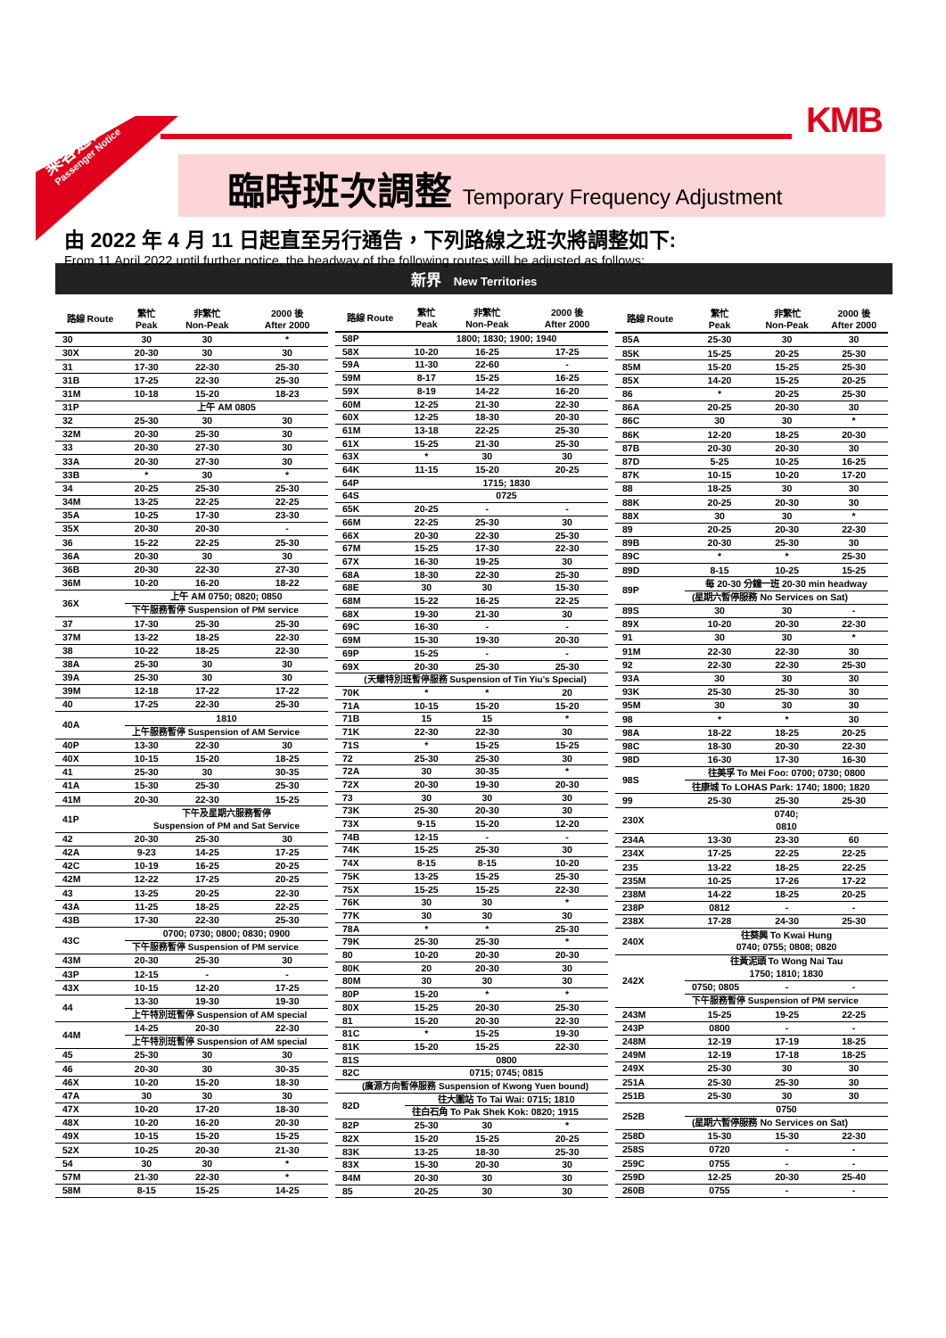乘客通告
Passenger Notice
KMB
臨時班次調整 Temporary Frequency Adjustment
由 2022 年 4 月 11 日起直至另行通告，下列路線之班次將調整如下:
From 11 April 2022 until further notice, the headway of the following routes will be adjusted as follows:
新界 New Territories
| 路線 Route | 繁忙 Peak | 非繁忙 Non-Peak | 2000 後 After 2000 |
| --- | --- | --- | --- |
| 30 | 30 | 30 | * |
| 30X | 20-30 | 30 | 30 |
| 31 | 17-30 | 22-30 | 25-30 |
| 31B | 17-25 | 22-30 | 25-30 |
| 31M | 10-18 | 15-20 | 18-23 |
| 31P | 上午 AM 0805 | | |
| 32 | 25-30 | 30 | 30 |
| 32M | 20-30 | 25-30 | 30 |
| 33 | 20-30 | 27-30 | 30 |
| 33A | 20-30 | 27-30 | 30 |
| 33B | * | 30 | * |
| 34 | 20-25 | 25-30 | 25-30 |
| 34M | 13-25 | 22-25 | 22-25 |
| 35A | 10-25 | 17-30 | 23-30 |
| 35X | 20-30 | 20-30 | - |
| 36 | 15-22 | 22-25 | 25-30 |
| 36A | 20-30 | 30 | 30 |
| 36B | 20-30 | 22-30 | 27-30 |
| 36M | 10-20 | 16-20 | 18-22 |
| 36X | 上午 AM 0750; 0820; 0850 | | |
| | 下午服務暫停 Suspension of PM service | | |
| 37 | 17-30 | 25-30 | 25-30 |
| 37M | 13-22 | 18-25 | 22-30 |
| 38 | 10-22 | 18-25 | 22-30 |
| 38A | 25-30 | 30 | 30 |
| 39A | 25-30 | 30 | 30 |
| 39M | 12-18 | 17-22 | 17-22 |
| 40 | 17-25 | 22-30 | 25-30 |
| 40A | 1810 | | |
| | 上午服務暫停 Suspension of AM Service | | |
| 40P | 13-30 | 22-30 | 30 |
| 40X | 10-15 | 15-20 | 18-25 |
| 41 | 25-30 | 30 | 30-35 |
| 41A | 15-30 | 25-30 | 25-30 |
| 41M | 20-30 | 22-30 | 15-25 |
| 41P | 下午及星期六服務暫停 Suspension of PM and Sat Service | | |
| 42 | 20-30 | 25-30 | 30 |
| 42A | 9-23 | 14-25 | 17-25 |
| 42C | 10-19 | 16-25 | 20-25 |
| 42M | 12-22 | 17-25 | 20-25 |
| 43 | 13-25 | 20-25 | 22-30 |
| 43A | 11-25 | 18-25 | 22-25 |
| 43B | 17-30 | 22-30 | 25-30 |
| 43C | 0700; 0730; 0800; 0830; 0900 | | |
| | 下午服務暫停 Suspension of PM service | | |
| 43M | 20-30 | 25-30 | 30 |
| 43P | 12-15 | - | - |
| 43X | 10-15 | 12-20 | 17-25 |
| 44 | 13-30 | 19-30 | 19-30 |
| | 上午特別班暫停 Suspension of AM special | | |
| 44M | 14-25 | 20-30 | 22-30 |
| | 上午特別班暫停 Suspension of AM special | | |
| 45 | 25-30 | 30 | 30 |
| 46 | 20-30 | 30 | 30-35 |
| 46X | 10-20 | 15-20 | 18-30 |
| 47A | 30 | 30 | 30 |
| 47X | 10-20 | 17-20 | 18-30 |
| 48X | 10-20 | 16-20 | 20-30 |
| 49X | 10-15 | 15-20 | 15-25 |
| 52X | 10-25 | 20-30 | 21-30 |
| 54 | 30 | 30 | * |
| 57M | 21-30 | 22-30 | * |
| 58M | 8-15 | 15-25 | 14-25 |
| 路線 Route | 繁忙 Peak | 非繁忙 Non-Peak | 2000 後 After 2000 |
| --- | --- | --- | --- |
| 58P | 1800; 1830; 1900; 1940 | | |
| 58X | 10-20 | 16-25 | 17-25 |
| 59A | 11-30 | 22-60 | - |
| 59M | 8-17 | 15-25 | 16-25 |
| 59X | 8-19 | 14-22 | 16-20 |
| 60M | 12-25 | 21-30 | 22-30 |
| 60X | 12-25 | 18-30 | 20-30 |
| 61M | 13-18 | 22-25 | 25-30 |
| 61X | 15-25 | 21-30 | 25-30 |
| 63X | * | 30 | 30 |
| 64K | 11-15 | 15-20 | 20-25 |
| 64P | 1715; 1830 | | |
| 64S | 0725 | | |
| 65K | 20-25 | - | - |
| 66M | 22-25 | 25-30 | 30 |
| 66X | 20-30 | 22-30 | 25-30 |
| 67M | 15-25 | 17-30 | 22-30 |
| 67X | 16-30 | 19-25 | 30 |
| 68A | 18-30 | 22-30 | 25-30 |
| 68E | 30 | 30 | 15-30 |
| 68M | 15-22 | 16-25 | 22-25 |
| 68X | 19-30 | 21-30 | 30 |
| 69C | 16-30 | - | - |
| 69M | 15-30 | 19-30 | 20-30 |
| 69P | 15-25 | - | - |
| 69X | 20-30 | 25-30 | 25-30 |
| (天耀特別班暫停服務 Suspension of Tin Yiu's Special) | | | |
| 70K | * | * | 20 |
| 71A | 10-15 | 15-20 | 15-20 |
| 71B | 15 | 15 | * |
| 71K | 22-30 | 22-30 | 30 |
| 71S | * | 15-25 | 15-25 |
| 72 | 25-30 | 25-30 | 30 |
| 72A | 30 | 30-35 | * |
| 72X | 20-30 | 19-30 | 20-30 |
| 73 | 30 | 30 | 30 |
| 73K | 25-30 | 20-30 | 30 |
| 73X | 9-15 | 15-20 | 12-20 |
| 74B | 12-15 | - | - |
| 74K | 15-25 | 25-30 | 30 |
| 74X | 8-15 | 8-15 | 10-20 |
| 75K | 13-25 | 15-25 | 25-30 |
| 75X | 15-25 | 15-25 | 22-30 |
| 76K | 30 | 30 | * |
| 77K | 30 | 30 | 30 |
| 78A | * | * | 25-30 |
| 79K | 25-30 | 25-30 | * |
| 80 | 10-20 | 20-30 | 20-30 |
| 80K | 20 | 20-30 | 30 |
| 80M | 30 | 30 | 30 |
| 80P | 15-20 | * | * |
| 80X | 15-25 | 20-30 | 25-30 |
| 81 | 15-20 | 20-30 | 22-30 |
| 81C | * | 15-25 | 19-30 |
| 81K | 15-20 | 15-25 | 22-30 |
| 81S | 0800 | | |
| 82C | 0715; 0745; 0815 | | |
| (廣源方向暫停服務 Suspension of Kwong Yuen bound) | | | |
| 82D | 往大圍站 To Tai Wai: 0715; 1810 | | |
| | 往白石角 To Pak Shek Kok: 0820; 1915 | | |
| 82P | 25-30 | 30 | * |
| 82X | 15-20 | 15-25 | 20-25 |
| 83K | 13-25 | 18-30 | 25-30 |
| 83X | 15-30 | 20-30 | 30 |
| 84M | 20-30 | 30 | 30 |
| 85 | 20-25 | 30 | 30 |
| 路線 Route | 繁忙 Peak | 非繁忙 Non-Peak | 2000 後 After 2000 |
| --- | --- | --- | --- |
| 85A | 25-30 | 30 | 30 |
| 85K | 15-25 | 20-25 | 25-30 |
| 85M | 15-20 | 15-25 | 25-30 |
| 85X | 14-20 | 15-25 | 20-25 |
| 86 | * | 20-25 | 25-30 |
| 86A | 20-25 | 20-30 | 30 |
| 86C | 30 | 30 | * |
| 86K | 12-20 | 18-25 | 20-30 |
| 87B | 20-30 | 20-30 | 30 |
| 87D | 5-25 | 10-25 | 16-25 |
| 87K | 10-15 | 10-20 | 17-20 |
| 88 | 18-25 | 30 | 30 |
| 88K | 20-25 | 20-30 | 30 |
| 88X | 30 | 30 | * |
| 89 | 20-25 | 20-30 | 22-30 |
| 89B | 20-30 | 25-30 | 30 |
| 89C | * | * | 25-30 |
| 89D | 8-15 | 10-25 | 15-25 |
| 89P | 每 20-30 分鐘一班 20-30 min headway | | |
| | (星期六暫停服務 No Services on Sat) | | |
| 89S | 30 | 30 | - |
| 89X | 10-20 | 20-30 | 22-30 |
| 91 | 30 | 30 | * |
| 91M | 22-30 | 22-30 | 30 |
| 92 | 22-30 | 22-30 | 25-30 |
| 93A | 30 | 30 | 30 |
| 93K | 25-30 | 25-30 | 30 |
| 95M | 30 | 30 | 30 |
| 98 | * | * | 30 |
| 98A | 18-22 | 18-25 | 20-25 |
| 98C | 18-30 | 20-30 | 22-30 |
| 98D | 16-30 | 17-30 | 16-30 |
| 98S | 往美孚 To Mei Foo: 0700; 0730; 0800 | | |
| | 往康城 To LOHAS Park: 1740; 1800; 1820 | | |
| 99 | 25-30 | 25-30 | 25-30 |
| 230X | 0740; 0810 | | |
| 234A | 13-30 | 23-30 | 60 |
| 234X | 17-25 | 22-25 | 22-25 |
| 235 | 13-22 | 18-25 | 22-25 |
| 235M | 10-25 | 17-26 | 17-22 |
| 238M | 14-22 | 18-25 | 20-25 |
| 238P | 0812 | - | - |
| 238X | 17-28 | 24-30 | 25-30 |
| 240X | 往葵興 To Kwai Hung 0740; 0755; 0808; 0820 | | |
| 242X | 往黃泥頭 To Wong Nai Tau 1750; 1810; 1830 | | |
| | 0750; 0805 | - | - |
| | 下午服務暫停 Suspension of PM service | | |
| 243M | 15-25 | 19-25 | 22-25 |
| 243P | 0800 | - | - |
| 248M | 12-19 | 17-19 | 18-25 |
| 249M | 12-19 | 17-18 | 18-25 |
| 249X | 25-30 | 30 | 30 |
| 251A | 25-30 | 25-30 | 30 |
| 251B | 25-30 | 30 | 30 |
| 252B | 0750 | | |
| | (星期六暫停服務 No Services on Sat) | | |
| 258D | 15-30 | 15-30 | 22-30 |
| 258S | 0720 | - | - |
| 259C | 0755 | - | - |
| 259D | 12-25 | 20-30 | 25-40 |
| 260B | 0755 | - | - |